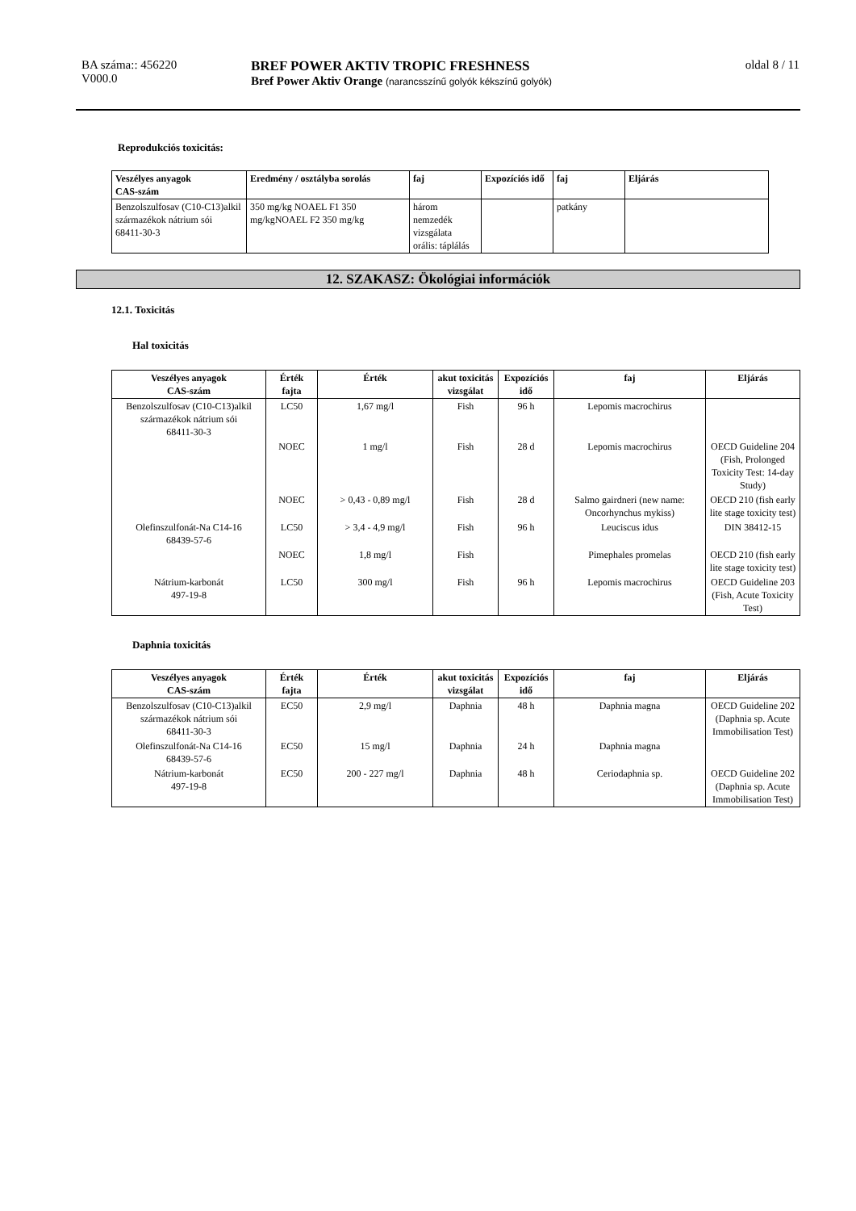BA száma:: 456220
V000.0
BREF POWER AKTIV TROPIC FRESHNESS
Bref Power Aktiv Orange (narancsszínű golyók kékszínű golyók)
oldal 8 / 11
Reprodukciós toxicitás:
| Veszélyes anyagok CAS-szám | Eredmény / osztályba sorolás | faj | Expozíciós idő | faj | Eljárás |
| --- | --- | --- | --- | --- | --- |
| Benzolszulfosav (C10-C13)alkil származékok nátrium sói 68411-30-3 | 350 mg/kg NOAEL F1 350 mg/kgNOAEL F2 350 mg/kg | három nemzedék vizsgálata orális: táplálás | | patkány | |
12. SZAKASZ: Ökológiai információk
12.1. Toxicitás
Hal toxicitás
| Veszélyes anyagok CAS-szám | Érték fajta | Érték | akut toxicitás vizsgálat | Expozíciós idő | faj | Eljárás |
| --- | --- | --- | --- | --- | --- | --- |
| Benzolszulfosav (C10-C13)alkil származékok nátrium sói 68411-30-3 | LC50 | 1,67 mg/l | Fish | 96 h | Lepomis macrochirus | |
| | NOEC | 1 mg/l | Fish | 28 d | Lepomis macrochirus | OECD Guideline 204 (Fish, Prolonged Toxicity Test: 14-day Study) |
| | NOEC | > 0,43 - 0,89 mg/l | Fish | 28 d | Salmo gairdneri (new name: Oncorhynchus mykiss) | OECD 210 (fish early lite stage toxicity test) |
| Olefinszulfonát-Na C14-16 68439-57-6 | LC50 | > 3,4 - 4,9 mg/l | Fish | 96 h | Leuciscus idus | DIN 38412-15 |
| | NOEC | 1,8 mg/l | Fish | | Pimephales promelas | OECD 210 (fish early lite stage toxicity test) |
| Nátrium-karbonát 497-19-8 | LC50 | 300 mg/l | Fish | 96 h | Lepomis macrochirus | OECD Guideline 203 (Fish, Acute Toxicity Test) |
Daphnia toxicitás
| Veszélyes anyagok CAS-szám | Érték fajta | Érték | akut toxicitás vizsgálat | Expozíciós idő | faj | Eljárás |
| --- | --- | --- | --- | --- | --- | --- |
| Benzolszulfosav (C10-C13)alkil származékok nátrium sói 68411-30-3 | EC50 | 2,9 mg/l | Daphnia | 48 h | Daphnia magna | OECD Guideline 202 (Daphnia sp. Acute Immobilisation Test) |
| Olefinszulfonát-Na C14-16 68439-57-6 | EC50 | 15 mg/l | Daphnia | 24 h | Daphnia magna | |
| Nátrium-karbonát 497-19-8 | EC50 | 200 - 227 mg/l | Daphnia | 48 h | Ceriodaphnia sp. | OECD Guideline 202 (Daphnia sp. Acute Immobilisation Test) |